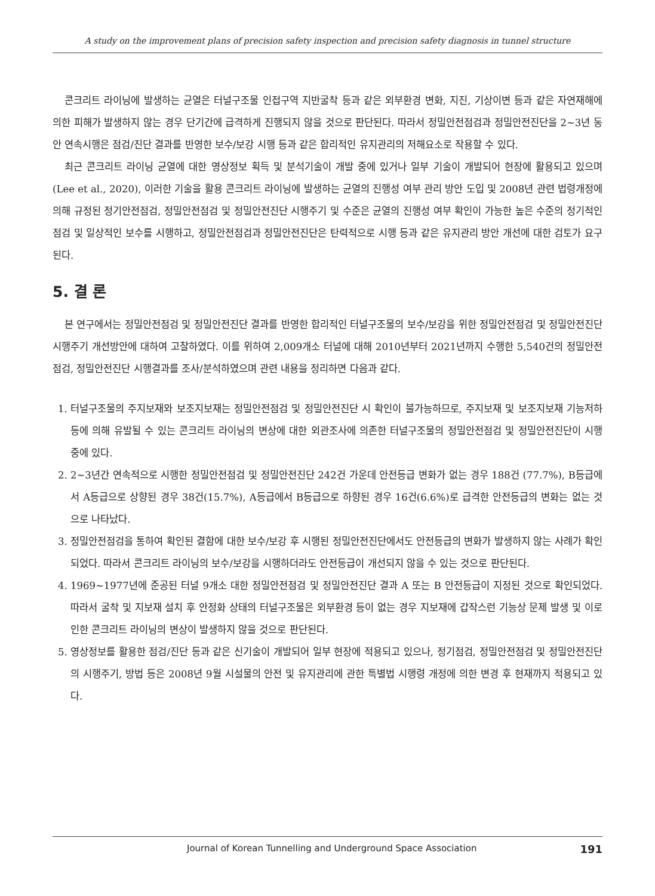A study on the improvement plans of precision safety inspection and precision safety diagnosis in tunnel structure
콘크리트 라이닝에 발생하는 균열은 터널구조물 인접구역 지반굴착 등과 같은 외부환경 변화, 지진, 기상이변 등과 같은 자연재해에 의한 피해가 발생하지 않는 경우 단기간에 급격하게 진행되지 않을 것으로 판단된다. 따라서 정밀안전점검과 정밀안전진단을 2~3년 동안 연속시행은 점검/진단 결과를 반영한 보수/보강 시행 등과 같은 합리적인 유지관리의 저해요소로 작용할 수 있다.
최근 콘크리트 라이닝 균열에 대한 영상정보 획득 및 분석기술이 개발 중에 있거나 일부 기술이 개발되어 현장에 활용되고 있으며(Lee et al., 2020), 이러한 기술을 활용 콘크리트 라이닝에 발생하는 균열의 진행성 여부 관리 방안 도입 및 2008년 관련 법령개정에 의해 규정된 정기안전점검, 정밀안전점검 및 정밀안전진단 시행주기 및 수준은 균열의 진행성 여부 확인이 가능한 높은 수준의 정기적인 점검 및 일상적인 보수를 시행하고, 정밀안전점검과 정밀안전진단은 탄력적으로 시행 등과 같은 유지관리 방안 개선에 대한 검토가 요구된다.
5. 결 론
본 연구에서는 정밀안전점검 및 정밀안전진단 결과를 반영한 합리적인 터널구조물의 보수/보강을 위한 정밀안전점검 및 정밀안전진단 시행주기 개선방안에 대하여 고찰하였다. 이를 위하여 2,009개소 터널에 대해 2010년부터 2021년까지 수행한 5,540건의 정밀안전점검, 정밀안전진단 시행결과를 조사/분석하였으며 관련 내용을 정리하면 다음과 같다.
1. 터널구조물의 주지보재와 보조지보재는 정밀안전점검 및 정밀안전진단 시 확인이 불가능하므로, 주지보재 및 보조지보재 기능저하 등에 의해 유발될 수 있는 콘크리트 라이닝의 변상에 대한 외관조사에 의존한 터널구조물의 정밀안전점검 및 정밀안전진단이 시행 중에 있다.
2. 2~3년간 연속적으로 시행한 정밀안전점검 및 정밀안전진단 242건 가운데 안전등급 변화가 없는 경우 188건 (77.7%), B등급에서 A등급으로 상향된 경우 38건(15.7%), A등급에서 B등급으로 하향된 경우 16건(6.6%)로 급격한 안전등급의 변화는 없는 것으로 나타났다.
3. 정밀안전점검을 통하여 확인된 결함에 대한 보수/보강 후 시행된 정밀안전진단에서도 안전등급의 변화가 발생하지 않는 사례가 확인되었다. 따라서 콘크리트 라이닝의 보수/보강을 시행하더라도 안전등급이 개선되지 않을 수 있는 것으로 판단된다.
4. 1969~1977년에 준공된 터널 9개소 대한 정밀안전점검 및 정밀안전진단 결과 A 또는 B 안전등급이 지정된 것으로 확인되었다. 따라서 굴착 및 지보재 설치 후 안정화 상태의 터널구조물은 외부환경 등이 없는 경우 지보재에 갑작스런 기능상 문제 발생 및 이로 인한 콘크리트 라이닝의 변상이 발생하지 않을 것으로 판단된다.
5. 영상정보를 활용한 점검/진단 등과 같은 신기술이 개발되어 일부 현장에 적용되고 있으나, 정기점검, 정밀안전점검 및 정밀안전진단의 시행주기, 방법 등은 2008년 9월 시설물의 안전 및 유지관리에 관한 특별법 시행령 개정에 의한 변경 후 현재까지 적용되고 있다.
Journal of Korean Tunnelling and Underground Space Association 191